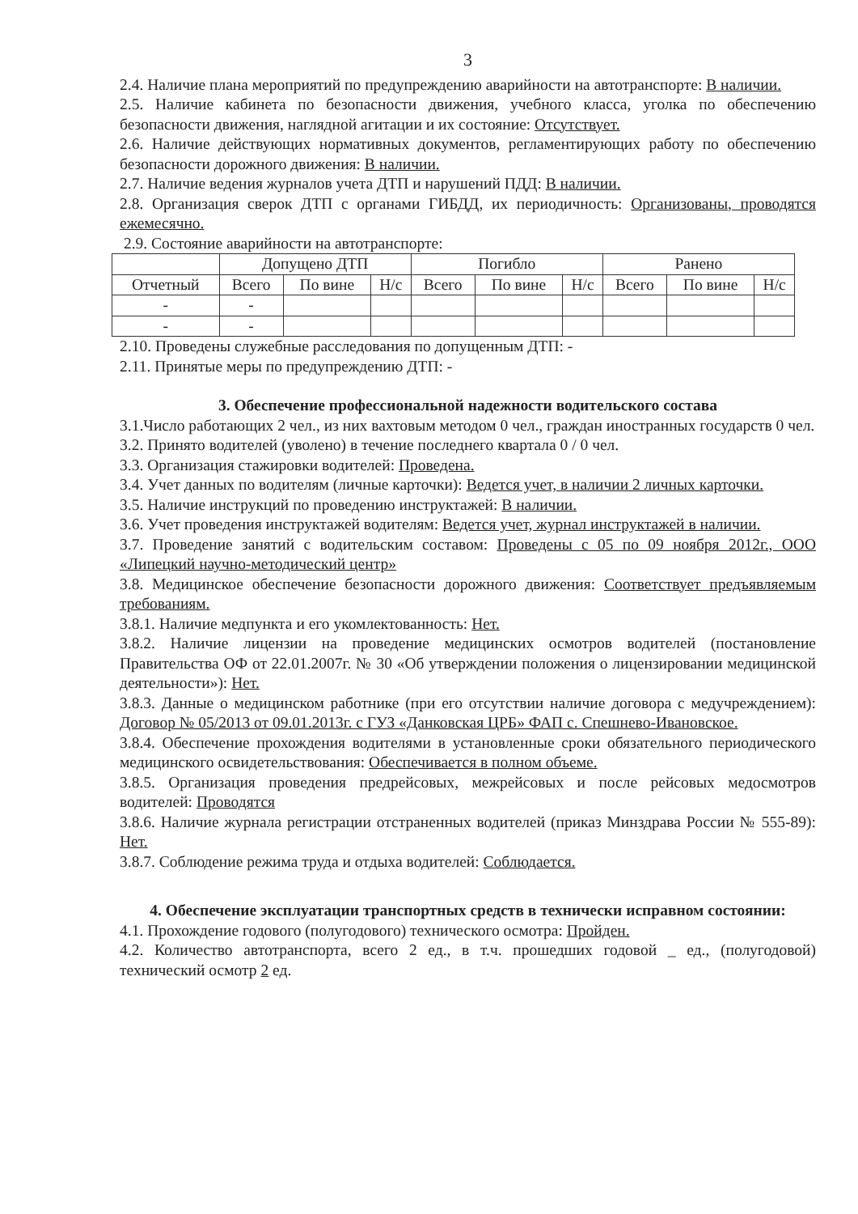3
2.4. Наличие плана мероприятий по предупреждению аварийности на автотранспорте: В наличии.
2.5. Наличие кабинета по безопасности движения, учебного класса, уголка по обеспечению безопасности движения, наглядной агитации и их состояние: Отсутствует.
2.6. Наличие действующих нормативных документов, регламентирующих работу по обеспечению безопасности дорожного движения: В наличии.
2.7. Наличие ведения журналов учета ДТП и нарушений ПДД: В наличии.
2.8. Организация сверок ДТП с органами ГИБДД, их периодичность: Организованы, проводятся ежемесячно.
2.9. Состояние аварийности на автотранспорте:
| | Допущено ДТП | | | Погибло | | | Ранено | | |
| --- | --- | --- | --- | --- | --- | --- | --- | --- | --- |
| Отчетный | Всего | По вине | Н/с | Всего | По вине | Н/с | Всего | По вине | Н/с |
| - | - | | | | | | | | |
| - | - | | | | | | | | |
2.10. Проведены служебные расследования по допущенным ДТП: -
2.11. Принятые меры по предупреждению ДТП: -
3. Обеспечение профессиональной надежности водительского состава
3.1.Число работающих 2 чел., из них вахтовым методом 0 чел., граждан иностранных государств 0 чел.
3.2. Принято водителей (уволено) в течение последнего квартала 0 / 0 чел.
3.3. Организация стажировки водителей: Проведена.
3.4. Учет данных по водителям (личные карточки): Ведется учет, в наличии 2 личных карточки.
3.5. Наличие инструкций по проведению инструктажей: В наличии.
3.6. Учет проведения инструктажей водителям: Ведется учет, журнал инструктажей в наличии.
3.7. Проведение занятий с водительским составом: Проведены с 05 по 09 ноября 2012г., ООО «Липецкий научно-методический центр»
3.8. Медицинское обеспечение безопасности дорожного движения: Соответствует предъявляемым требованиям.
3.8.1. Наличие медпункта и его укомлектованность: Нет.
3.8.2. Наличие лицензии на проведение медицинских осмотров водителей (постановление Правительства ОФ от 22.01.2007г. № 30 «Об утверждении положения о лицензировании медицинской деятельности»): Нет.
3.8.3. Данные о медицинском работнике (при его отсутствии наличие договора с медучреждением): Договор № 05/2013 от 09.01.2013г. с ГУЗ «Данковская ЦРБ» ФАП с. Спешнево-Ивановское.
3.8.4. Обеспечение прохождения водителями в установленные сроки обязательного периодического медицинского освидетельствования: Обеспечивается в полном объеме.
3.8.5. Организация проведения предрейсовых, межрейсовых и после рейсовых медосмотров водителей: Проводятся
3.8.6. Наличие журнала регистрации отстраненных водителей (приказ Минздрава России № 555-89): Нет.
3.8.7. Соблюдение режима труда и отдыха водителей: Соблюдается.
4. Обеспечение эксплуатации транспортных средств в технически исправном состоянии:
4.1. Прохождение годового (полугодового) технического осмотра: Пройден.
4.2. Количество автотранспорта, всего 2 ед., в т.ч. прошедших годовой _ ед., (полугодовой) технический осмотр 2 ед.